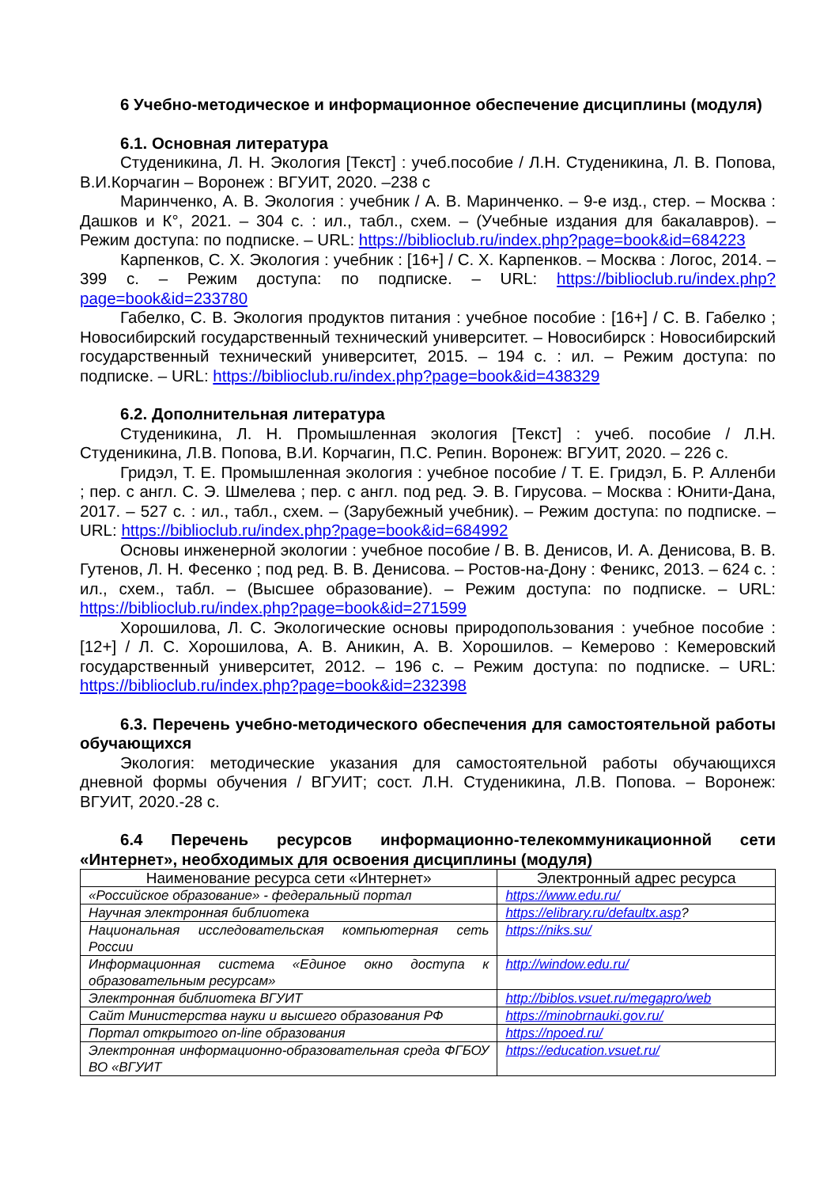6 Учебно-методическое и информационное обеспечение дисциплины (модуля)
6.1. Основная литература
Студеникина, Л. Н. Экология [Текст] : учеб.пособие / Л.Н. Студеникина, Л. В. Попова, В.И.Корчагин – Воронеж : ВГУИТ, 2020. –238 с
Маринченко, А. В. Экология : учебник / А. В. Маринченко. – 9-е изд., стер. – Москва : Дашков и К°, 2021. – 304 с. : ил., табл., схем. – (Учебные издания для бакалавров). – Режим доступа: по подписке. – URL: https://biblioclub.ru/index.php?page=book&id=684223
Карпенков, С. Х. Экология : учебник : [16+] / С. Х. Карпенков. – Москва : Логос, 2014. – 399 с. – Режим доступа: по подписке. – URL: https://biblioclub.ru/index.php?page=book&id=233780
Габелко, С. В. Экология продуктов питания : учебное пособие : [16+] / С. В. Габелко ; Новосибирский государственный технический университет. – Новосибирск : Новосибирский государственный технический университет, 2015. – 194 с. : ил. – Режим доступа: по подписке. – URL: https://biblioclub.ru/index.php?page=book&id=438329
6.2. Дополнительная литература
Студеникина, Л. Н. Промышленная экология [Текст] : учеб. пособие / Л.Н. Студеникина, Л.В. Попова, В.И. Корчагин, П.С. Репин. Воронеж: ВГУИТ, 2020. – 226 с.
Гридэл, Т. Е. Промышленная экология : учебное пособие / Т. Е. Гридэл, Б. Р. Алленби ; пер. с англ. С. Э. Шмелева ; пер. с англ. под ред. Э. В. Гирусова. – Москва : Юнити-Дана, 2017. – 527 с. : ил., табл., схем. – (Зарубежный учебник). – Режим доступа: по подписке. – URL: https://biblioclub.ru/index.php?page=book&id=684992
Основы инженерной экологии : учебное пособие / В. В. Денисов, И. А. Денисова, В. В. Гутенов, Л. Н. Фесенко ; под ред. В. В. Денисова. – Ростов-на-Дону : Феникс, 2013. – 624 с. : ил., схем., табл. – (Высшее образование). – Режим доступа: по подписке. – URL: https://biblioclub.ru/index.php?page=book&id=271599
Хорошилова, Л. С. Экологические основы природопользования : учебное пособие : [12+] / Л. С. Хорошилова, А. В. Аникин, А. В. Хорошилов. – Кемерово : Кемеровский государственный университет, 2012. – 196 с. – Режим доступа: по подписке. – URL: https://biblioclub.ru/index.php?page=book&id=232398
6.3. Перечень учебно-методического обеспечения для самостоятельной работы обучающихся
Экология: методические указания для самостоятельной работы обучающихся дневной формы обучения / ВГУИТ; сост. Л.Н. Студеникина, Л.В. Попова. – Воронеж: ВГУИТ, 2020.-28 с.
6.4 Перечень ресурсов информационно-телекоммуникационной сети «Интернет», необходимых для освоения дисциплины (модуля)
| Наименование ресурса сети «Интернет» | Электронный адрес ресурса |
| --- | --- |
| «Российское образование» - федеральный портал | https://www.edu.ru/ |
| Научная электронная библиотека | https://elibrary.ru/defaultx.asp ? |
| Национальная исследовательская компьютерная сеть России | https://niks.su/ |
| Информационная система «Единое окно доступа к образовательным ресурсам» | http://window.edu.ru/ |
| Электронная библиотека ВГУИТ | http://biblos.vsuet.ru/megapro/web |
| Сайт Министерства науки и высшего образования РФ | https://minobrnauki.gov.ru/ |
| Портал открытого on-line образования | https://npoed.ru/ |
| Электронная информационно-образовательная среда ФГБОУ ВО «ВГУИТ | https://education.vsuet.ru/ |